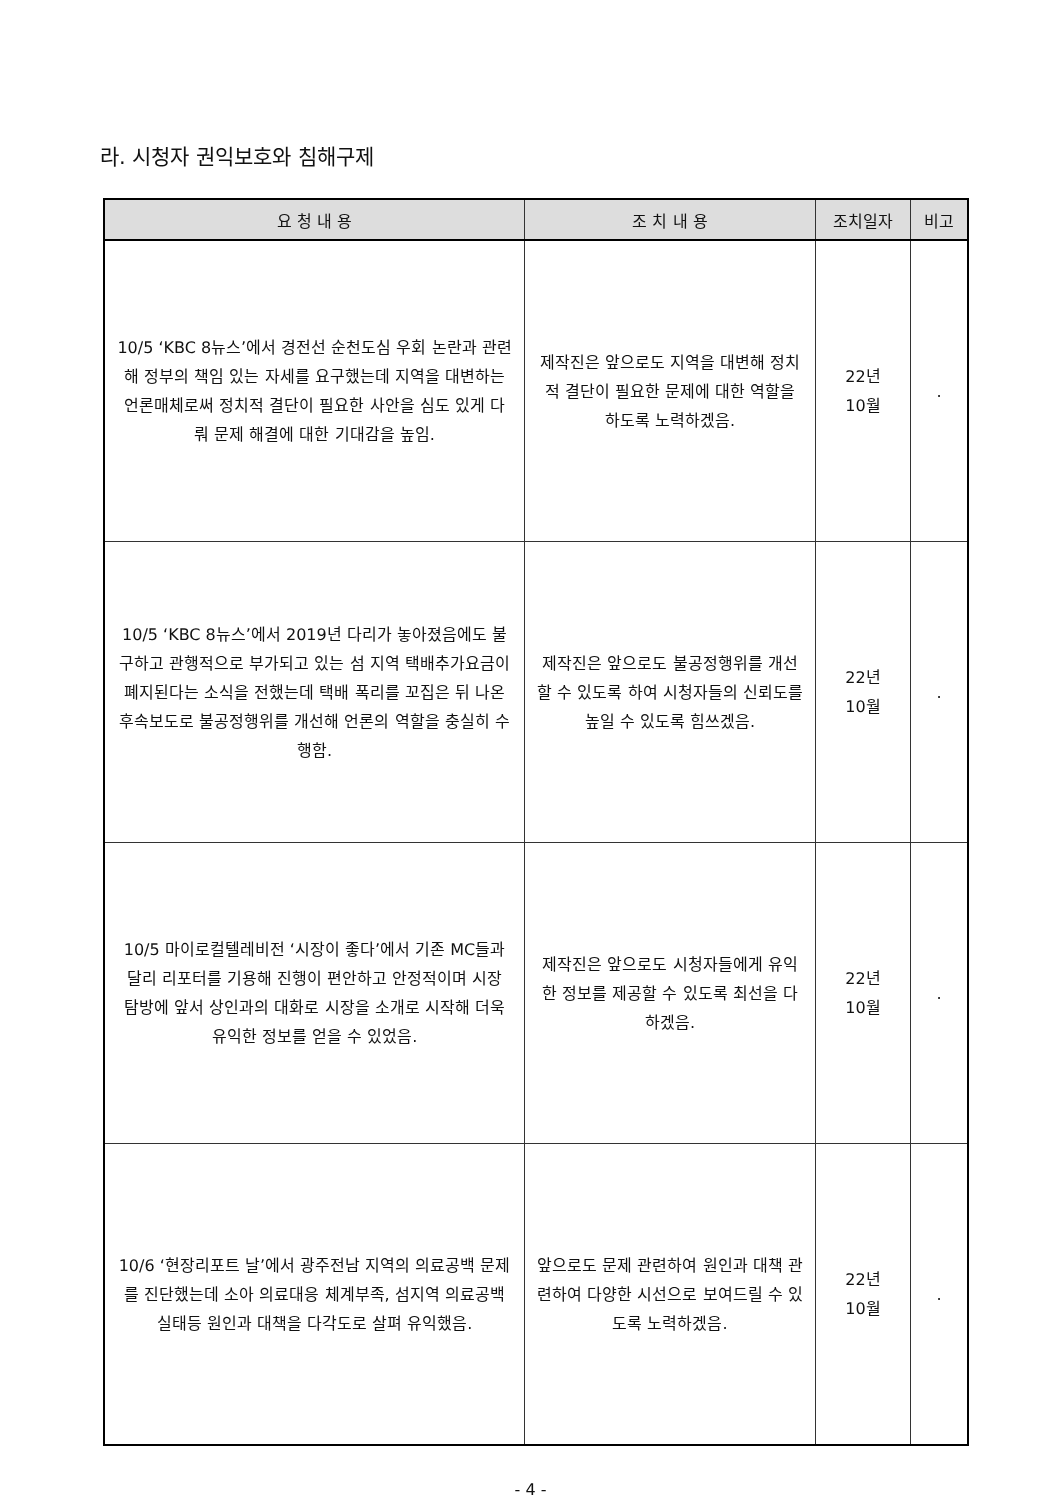라. 시청자 권익보호와 침해구제
| 요 청 내 용 | 조 치 내 용 | 조치일자 | 비고 |
| --- | --- | --- | --- |
| 10/5 ‘KBC 8뉴스’에서 경전선 순천도심 우회 논란과 관련해 정부의 책임 있는 자세를 요구했는데 지역을 대변하는 언론매체로써 정치적 결단이 필요한 사안을 심도 있게 다뤄 문제 해결에 대한 기대감을 높임. | 제작진은 앞으로도 지역을 대변해 정치적 결단이 필요한 문제에 대한 역할을 하도록 노력하겠음. | 22년 10월 | . |
| 10/5 ‘KBC 8뉴스’에서 2019년 다리가 놓아졌음에도 불구하고 관행적으로 부가되고 있는 섬 지역 택배추가요금이 폐지된다는 소식을 전했는데 택배 폭리를 꼬집은 뒤 나온 후속보도로 불공정행위를 개선해 언론의 역할을 충실히 수행함. | 제작진은 앞으로도 불공정행위를 개선 할 수 있도록 하여 시청자들의 신뢰도를 높일 수 있도록 힘쓰겠음. | 22년 10월 | . |
| 10/5 마이로컬텔레비전 ‘시장이 좋다’에서 기존 MC들과 달리 리포터를 기용해 진행이 편안하고 안정적이며 시장 탐방에 앞서 상인과의 대화로 시장을 소개로 시작해 더욱 유익한 정보를 얻을 수 있었음. | 제작진은 앞으로도 시청자들에게 유익한 정보를 제공할 수 있도록 최선을 다하겠음. | 22년 10월 | . |
| 10/6 ‘현장리포트 날’에서 광주전남 지역의 의료공백 문제를 진단했는데 소아 의료대응 체계부족, 섬지역 의료공백 실태등 원인과 대책을 다각도로 살펴 유익했음. | 앞으로도 문제 관련하여 원인과 대책 관련하여 다양한 시선으로 보여드릴 수 있도록 노력하겠음. | 22년 10월 | . |
- 4 -